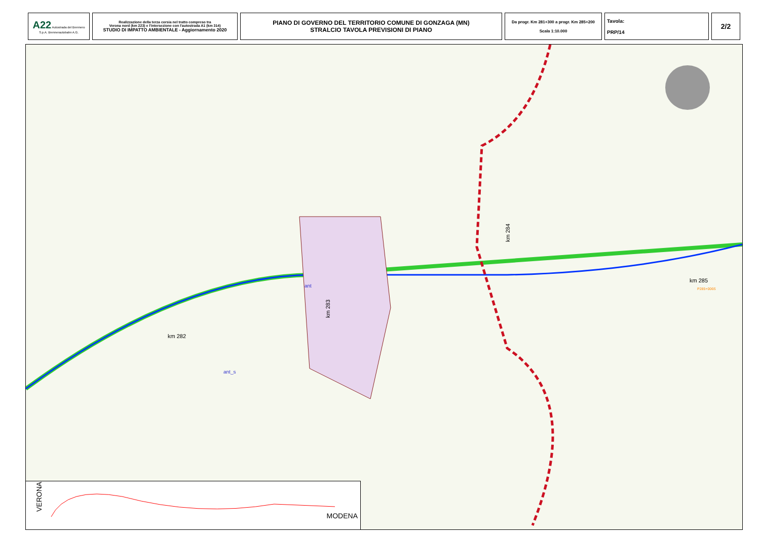| A22 Autostrada del Brennero S.p.A. Brennerautobahn A.G. | Realizzazione della terza corsia nel tratto compreso tra Verona nord (km 223) e l'intersezione con l'autostrada A1 (km 314) STUDIO DI IMPATTO AMBIENTALE - Aggiornamento 2020 | PIANO DI GOVERNO DEL TERRITORIO COMUNE DI GONZAGA (MN) STRALCIO TAVOLA PREVISIONI DI PIANO | Da progr. Km 281+300 a progr. Km 285+200 Scala 1:10.000 | Tavola: PRP/14 | 2/2 |
km 284
km 283
km 282
km 285
P285+006S
ant
ant_s
VERONA MODENA